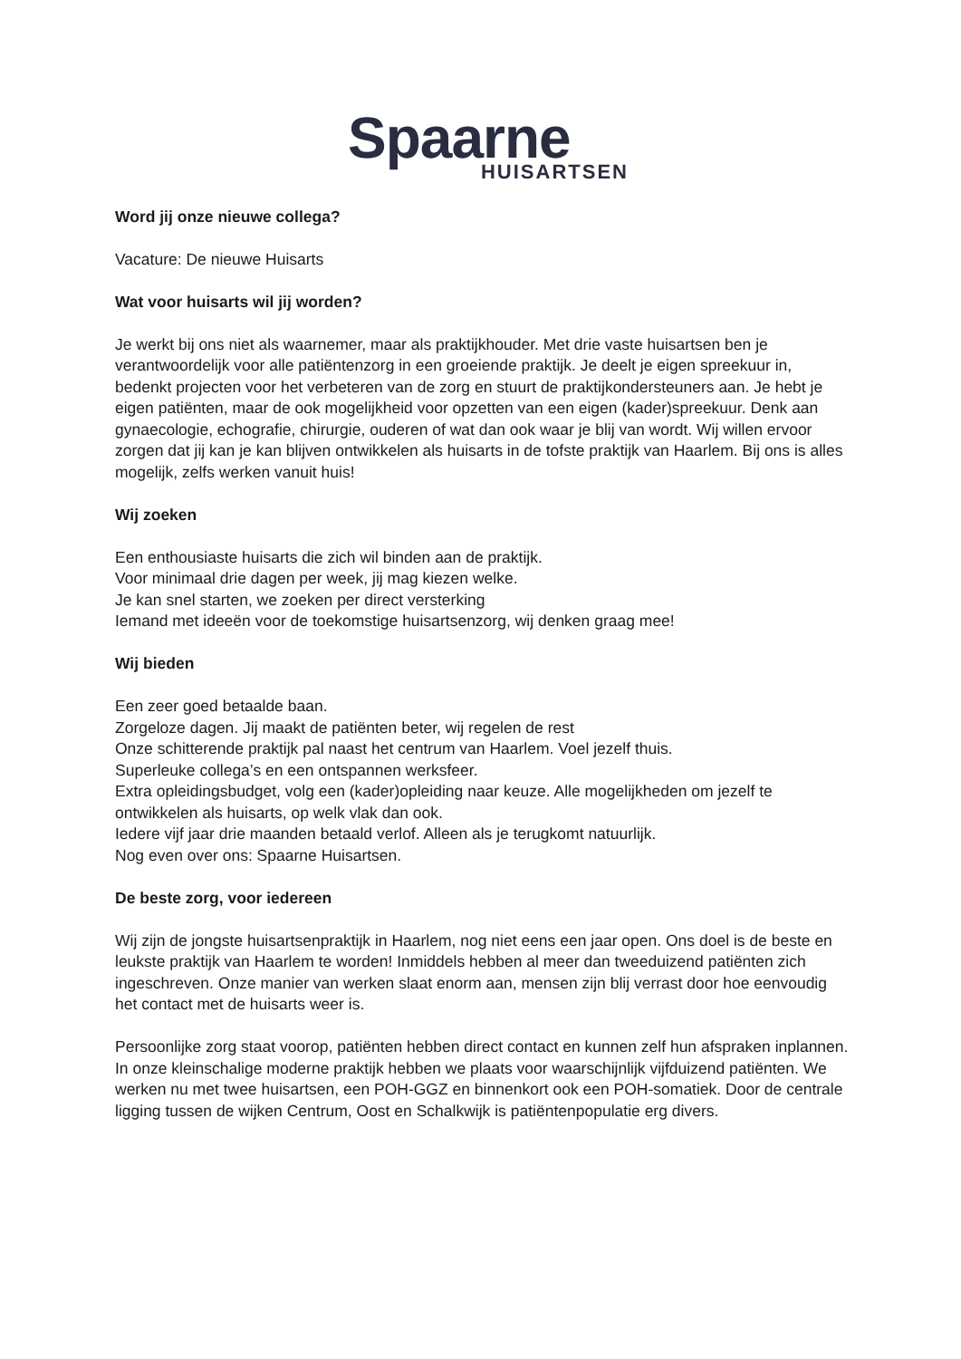Spaarne
HUISARTSEN
Word jij onze nieuwe collega?
Vacature: De nieuwe Huisarts
Wat voor huisarts wil jij worden?
Je werkt bij ons niet als waarnemer, maar als praktijkhouder. Met drie vaste huisartsen ben je verantwoordelijk voor alle patiëntenzorg in een groeiende praktijk. Je deelt je eigen spreekuur in, bedenkt projecten voor het verbeteren van de zorg en stuurt de praktijkondersteuners aan. Je hebt je eigen patiënten, maar de ook mogelijkheid voor opzetten van een eigen (kader)spreekuur. Denk aan gynaecologie, echografie, chirurgie, ouderen of wat dan ook waar je blij van wordt. Wij willen ervoor zorgen dat jij kan je kan blijven ontwikkelen als huisarts in de tofste praktijk van Haarlem. Bij ons is alles mogelijk, zelfs werken vanuit huis!
Wij zoeken
Een enthousiaste huisarts die zich wil binden aan de praktijk.
Voor minimaal drie dagen per week, jij mag kiezen welke.
Je kan snel starten, we zoeken per direct versterking
Iemand met ideeën voor de toekomstige huisartsenzorg, wij denken graag mee!
Wij bieden
Een zeer goed betaalde baan.
Zorgeloze dagen. Jij maakt de patiënten beter, wij regelen de rest
Onze schitterende praktijk pal naast het centrum van Haarlem. Voel jezelf thuis.
Superleuke collega’s en een ontspannen werksfeer.
Extra opleidingsbudget, volg een (kader)opleiding naar keuze. Alle mogelijkheden om jezelf te ontwikkelen als huisarts, op welk vlak dan ook.
Iedere vijf jaar drie maanden betaald verlof. Alleen als je terugkomt natuurlijk.
Nog even over ons: Spaarne Huisartsen.
De beste zorg, voor iedereen
Wij zijn de jongste huisartsenpraktijk in Haarlem, nog niet eens een jaar open. Ons doel is de beste en leukste praktijk van Haarlem te worden! Inmiddels hebben al meer dan tweeduizend patiënten zich ingeschreven. Onze manier van werken slaat enorm aan, mensen zijn blij verrast door hoe eenvoudig het contact met de huisarts weer is.
Persoonlijke zorg staat voorop, patiënten hebben direct contact en kunnen zelf hun afspraken inplannen. In onze kleinschalige moderne praktijk hebben we plaats voor waarschijnlijk vijfduizend patiënten. We werken nu met twee huisartsen, een POH-GGZ en binnenkort ook een POH-somatiek. Door de centrale ligging tussen de wijken Centrum, Oost en Schalkwijk is patiëntenpopulatie erg divers.